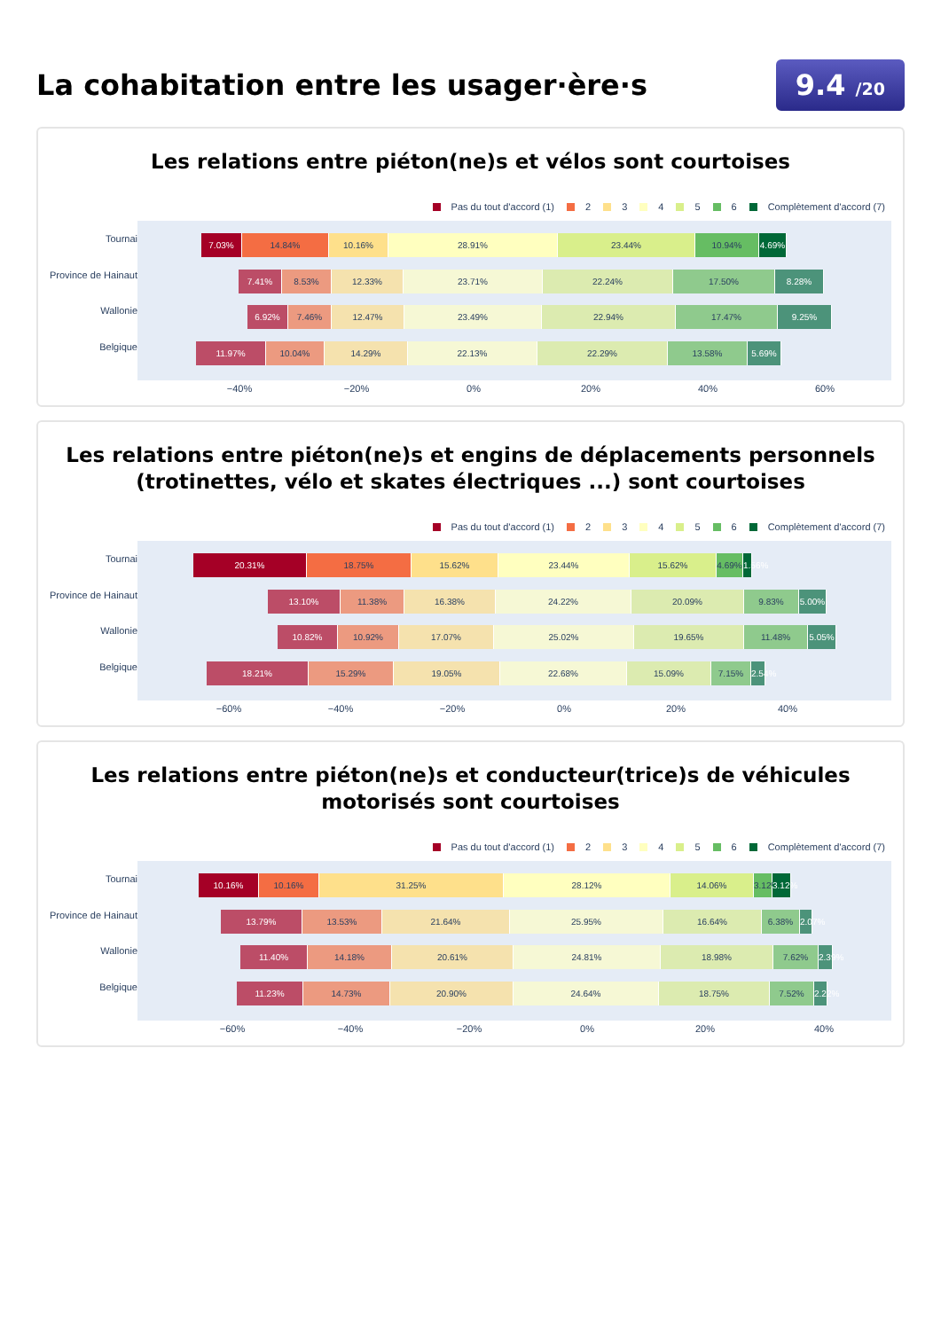La cohabitation entre les usager·ère·s
9.4 /20
Les relations entre piéton(ne)s et vélos sont courtoises
Pas du tout d'accord (1) 2 3 4 5 6 Complètement d'accord (7)
Tournai
Province de Hainaut
Wallonie
Belgique
7.03% 14.84% 10.16% 28.91% 23.44% 10.94% 4.69%
7.41% 8.53% 12.33% 23.71% 22.24% 17.50% 8.28%
6.92% 7.46% 12.47% 23.49% 22.94% 17.47% 9.25%
11.97% 10.04% 14.29% 22.13% 22.29% 13.58% 5.69%
−40% −20% 0% 20% 40% 60%
Les relations entre piéton(ne)s et engins de déplacements personnels (trotinettes, vélo et skates électriques ...) sont courtoises
Pas du tout d'accord (1) 2 3 4 5 6 Complètement d'accord (7)
Tournai
Province de Hainaut
Wallonie
Belgique
20.31% 18.75% 15.62% 23.44% 15.62% 4.69% 1.56%
13.10% 11.38% 16.38% 24.22% 20.09% 9.83% 5.00%
10.82% 10.92% 17.07% 25.02% 19.65% 11.48% 5.05%
18.21% 15.29% 19.05% 22.68% 15.09% 7.15% 2.54%
−60% −40% −20% 0% 20% 40%
Les relations entre piéton(ne)s et conducteur(trice)s de véhicules motorisés sont courtoises
Pas du tout d'accord (1) 2 3 4 5 6 Complètement d'accord (7)
Tournai
Province de Hainaut
Wallonie
Belgique
10.16% 10.16% 31.25% 28.12% 14.06% 3.12% 3.12%
13.79% 13.53% 21.64% 25.95% 16.64% 6.38% 2.07%
11.40% 14.18% 20.61% 24.81% 18.98% 7.62% 2.39%
11.23% 14.73% 20.90% 24.64% 18.75% 7.52% 2.22%
−60% −40% −20% 0% 20% 40%